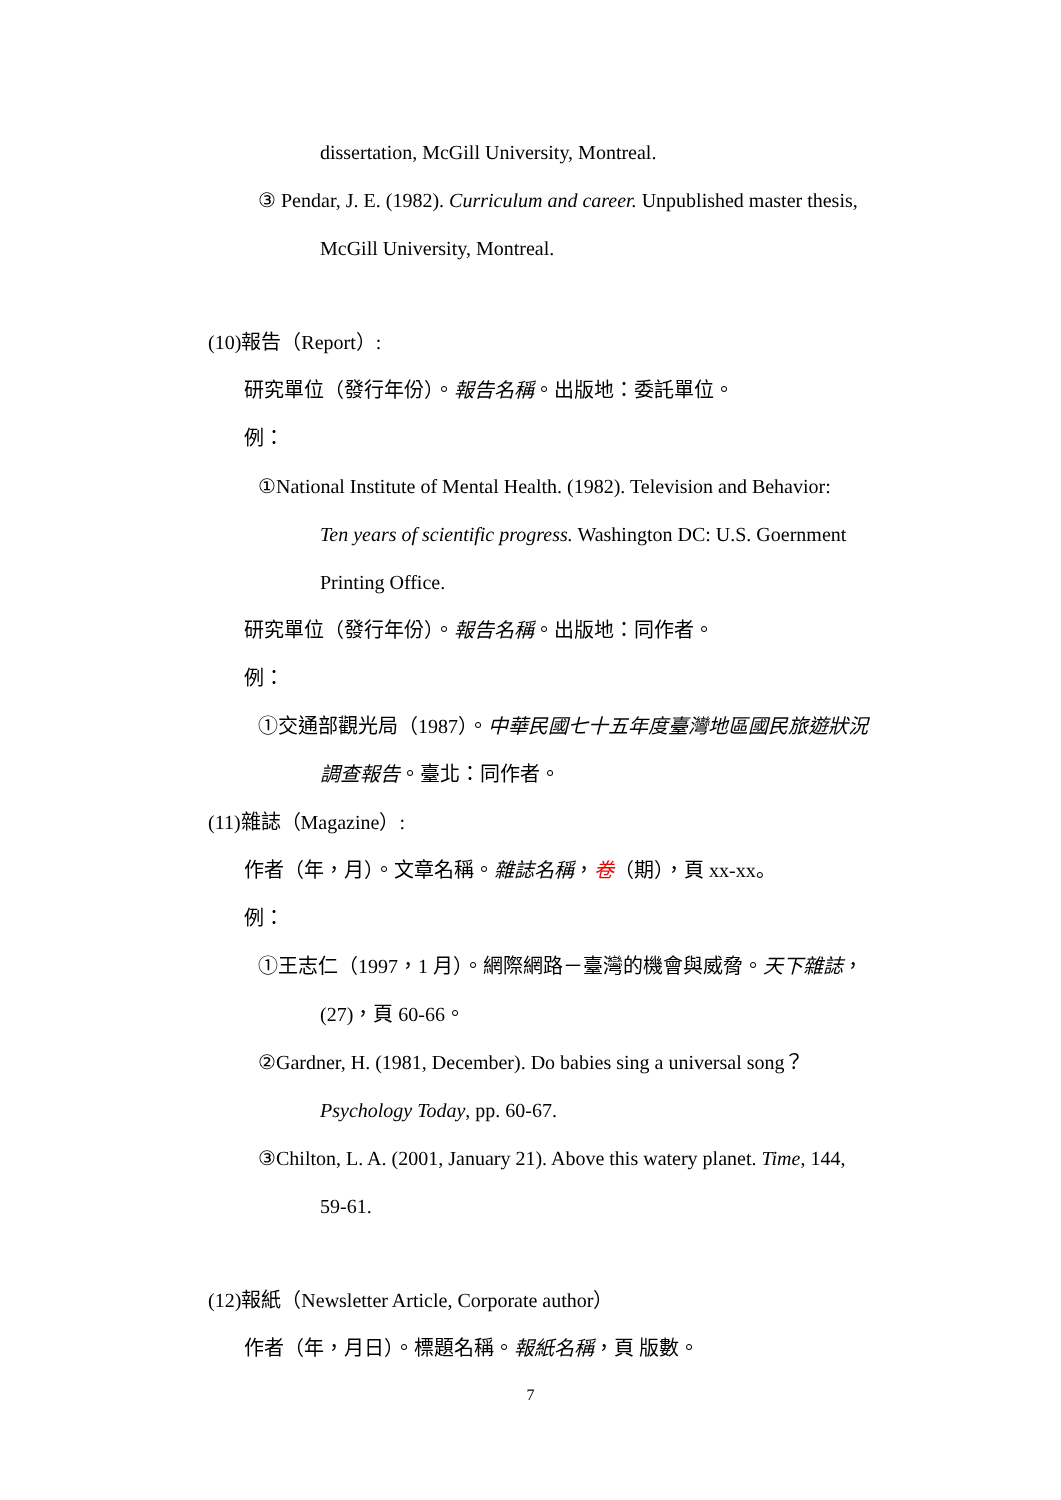dissertation, McGill University, Montreal.
③ Pendar, J. E. (1982). Curriculum and career. Unpublished master thesis,
McGill University, Montreal.
(10)報告（Report）:
研究單位（發行年份）。報告名稱。出版地：委託單位。
例：
①National Institute of Mental Health. (1982). Television and Behavior:
Ten years of scientific progress. Washington DC: U.S. Goernment
Printing Office.
研究單位（發行年份）。報告名稱。出版地：同作者。
例：
①交通部觀光局（1987）。中華民國七十五年度臺灣地區國民旅遊狀況
調查報告。臺北：同作者。
(11)雜誌（Magazine）:
作者（年，月）。文章名稱。雜誌名稱，卷（期），頁 xx-xx。
例：
①王志仁（1997，1 月）。網際網路－臺灣的機會與威脅。天下雜誌，
(27)，頁 60-66。
②Gardner, H. (1981, December). Do babies sing a universal song？
Psychology Today, pp. 60-67.
③Chilton, L. A. (2001, January 21). Above this watery planet. Time, 144,
59-61.
(12)報紙（Newsletter Article, Corporate author）
作者（年，月日）。標題名稱。報紙名稱，頁 版數。
7